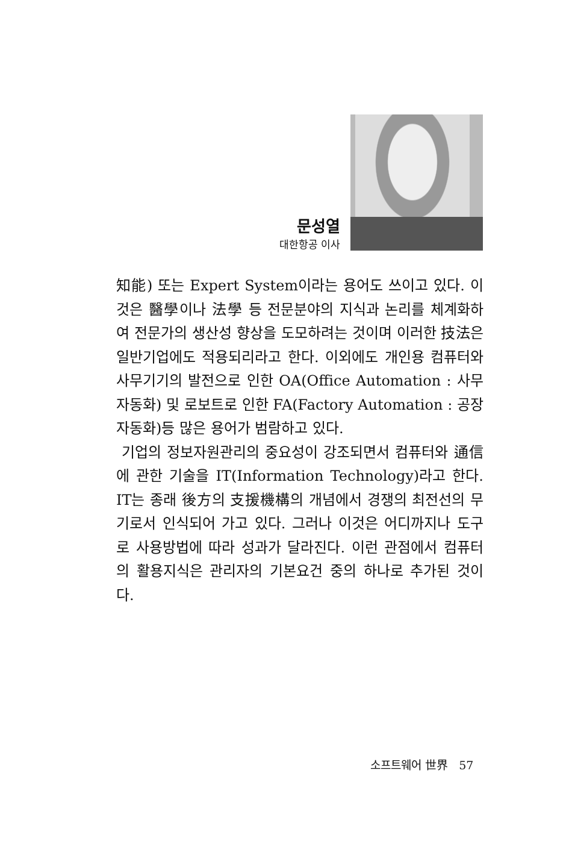문성열
대한항공 이사
知能) 또는 Expert System이라는 용어도 쓰이고 있다. 이것은 醫學이나 法學 등 전문분야의 지식과 논리를 체계화하여 전문가의 생산성 향상을 도모하려는 것이며 이러한 技法은 일반기업에도 적용되리라고 한다. 이외에도 개인용 컴퓨터와 사무기기의 발전으로 인한 OA(Office Automation : 사무자동화) 및 로보트로 인한 FA(Factory Automation : 공장자동화)등 많은 용어가 범람하고 있다.
기업의 정보자원관리의 중요성이 강조되면서 컴퓨터와 通信에 관한 기술을 IT(Information Technology)라고 한다. IT는 종래 後方의 支援機構의 개념에서 경쟁의 최전선의 무기로서 인식되어 가고 있다. 그러나 이것은 어디까지나 도구로 사용방법에 따라 성과가 달라진다. 이런 관점에서 컴퓨터의 활용지식은 관리자의 기본요건 중의 하나로 추가된 것이다.
소프트웨어 世界 57